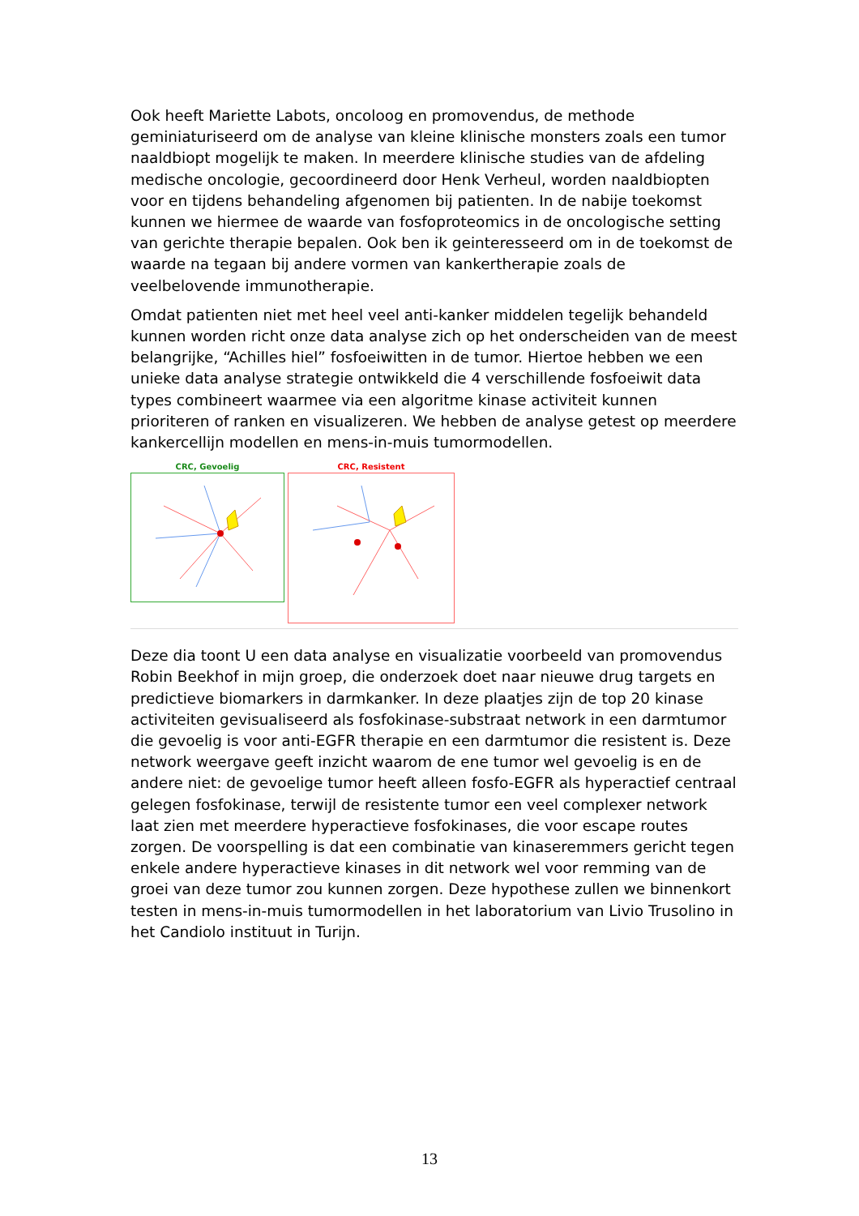Ook heeft Mariette Labots, oncoloog en promovendus, de methode geminiaturiseerd om de analyse van kleine klinische monsters zoals een tumor naaldbiopt mogelijk te maken. In meerdere klinische studies van de afdeling medische oncologie, gecoordineerd door Henk Verheul, worden naaldbiopten voor en tijdens behandeling afgenomen bij patienten. In de nabije toekomst kunnen we hiermee de waarde van fosfoproteomics in de oncologische setting van gerichte therapie bepalen. Ook ben ik geinteresseerd om in de toekomst de waarde na tegaan bij andere vormen van kankertherapie zoals de veelbelovende immunotherapie.
Omdat patienten niet met heel veel anti-kanker middelen tegelijk behandeld kunnen worden richt onze data analyse zich op het onderscheiden van de meest belangrijke, “Achilles hiel” fosfoeiwitten in de tumor. Hiertoe hebben we een unieke data analyse strategie ontwikkeld die 4 verschillende fosfoeiwit data types combineert waarmee via een algoritme kinase activiteit kunnen prioriteren of ranken en visualizeren. We hebben de analyse getest op meerdere kankercellijn modellen en mens-in-muis tumormodellen.
CRC, Gevoelig CRC, Resistent
Deze dia toont U een data analyse en visualizatie voorbeeld van promovendus Robin Beekhof in mijn groep, die onderzoek doet naar nieuwe drug targets en predictieve biomarkers in darmkanker. In deze plaatjes zijn de top 20 kinase activiteiten gevisualiseerd als fosfokinase-substraat network in een darmtumor die gevoelig is voor anti-EGFR therapie en een darmtumor die resistent is. Deze network weergave geeft inzicht waarom de ene tumor wel gevoelig is en de andere niet: de gevoelige tumor heeft alleen fosfo-EGFR als hyperactief centraal gelegen fosfokinase, terwijl de resistente tumor een veel complexer network laat zien met meerdere hyperactieve fosfokinases, die voor escape routes zorgen. De voorspelling is dat een combinatie van kinaseremmers gericht tegen enkele andere hyperactieve kinases in dit network wel voor remming van de groei van deze tumor zou kunnen zorgen. Deze hypothese zullen we binnenkort testen in mens-in-muis tumormodellen in het laboratorium van Livio Trusolino in het Candiolo instituut in Turijn.
13